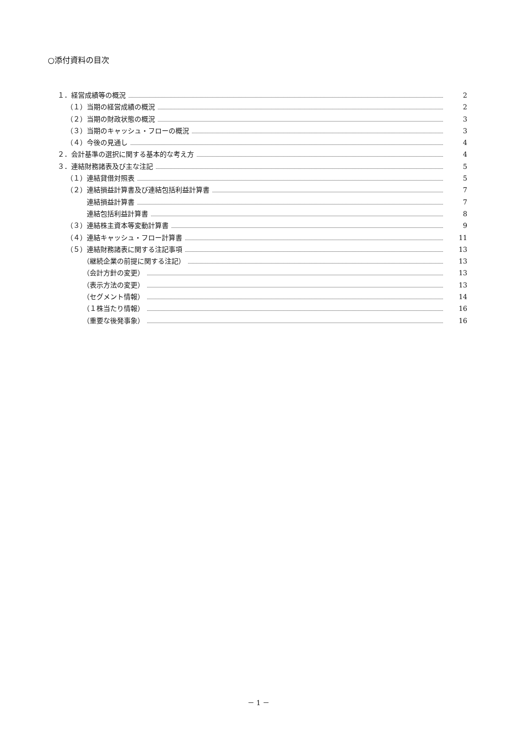○添付資料の目次
１．経営成績等の概況 2
（１）当期の経営成績の概況 2
（２）当期の財政状態の概況 3
（３）当期のキャッシュ・フローの概況 3
（４）今後の見通し 4
２．会計基準の選択に関する基本的な考え方 4
３．連結財務諸表及び主な注記 5
（１）連結貸借対照表 5
（２）連結損益計算書及び連結包括利益計算書 7
連結損益計算書 7
連結包括利益計算書 8
（３）連結株主資本等変動計算書 9
（４）連結キャッシュ・フロー計算書 11
（５）連結財務諸表に関する注記事項 13
（継続企業の前提に関する注記） 13
（会計方針の変更） 13
（表示方法の変更） 13
（セグメント情報） 14
（１株当たり情報） 16
（重要な後発事象） 16
－ 1 －